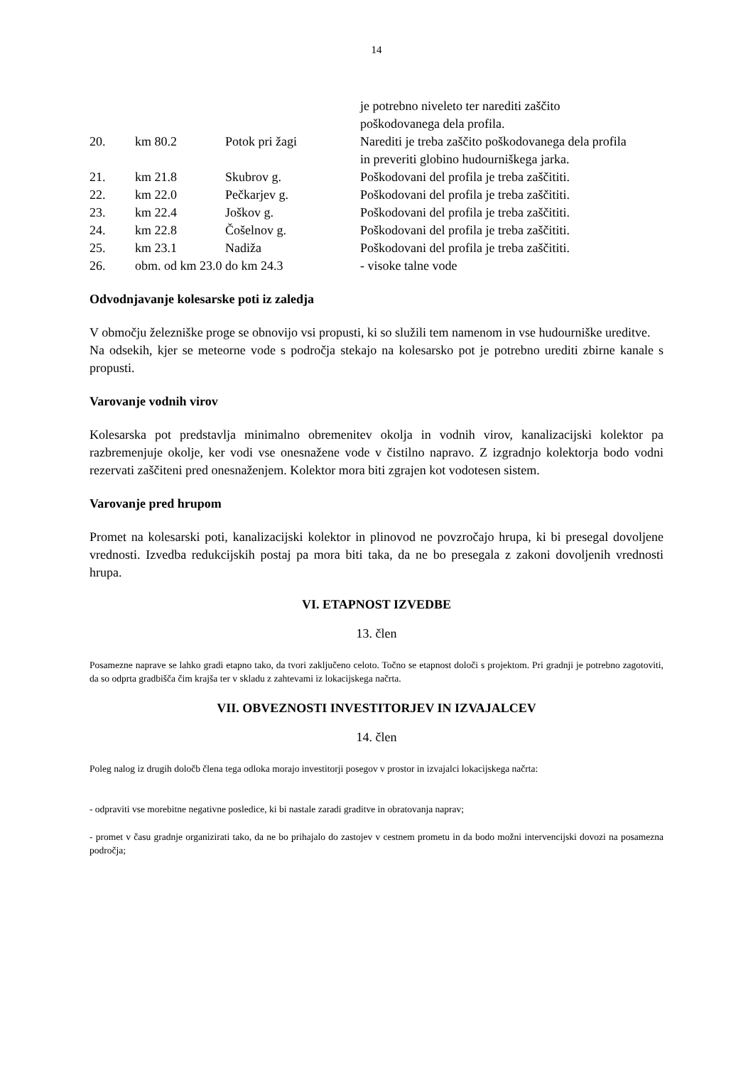14
| | | | je potrebno niveleto ter narediti zaščito poškodovanega dela profila. |
| 20. | km 80.2 | Potok pri žagi | Narediti je treba zaščito poškodovanega dela profila in preveriti globino hudourniškega jarka. |
| 21. | km 21.8 | Skubrov g. | Poškodovani del profila je treba zaščititi. |
| 22. | km 22.0 | Pečkarjev g. | Poškodovani del profila je treba zaščititi. |
| 23. | km 22.4 | Joškov g. | Poškodovani del profila je treba zaščititi. |
| 24. | km 22.8 | Čošelnov g. | Poškodovani del profila je treba zaščititi. |
| 25. | km 23.1 | Nadiža | Poškodovani del profila je treba zaščititi. |
| 26. | obm. od km 23.0 do km 24.3 | | - visoke talne vode |
Odvodnjavanje kolesarske poti iz zaledja
V območju železniške proge se obnovijo vsi propusti, ki so služili tem namenom in vse hudourniške ureditve.
Na odsekih, kjer se meteorne vode s področja stekajo na kolesarsko pot je potrebno urediti zbirne kanale s propusti.
Varovanje vodnih virov
Kolesarska pot predstavlja minimalno obremenitev okolja in vodnih virov, kanalizacijski kolektor pa razbremenjuje okolje, ker vodi vse onesnažene vode v čistilno napravo. Z izgradnjo kolektorja bodo vodni rezervati zaščiteni pred onesnaženjem. Kolektor mora biti zgrajen kot vodotesen sistem.
Varovanje pred hrupom
Promet na kolesarski poti, kanalizacijski kolektor in plinovod ne povzročajo hrupa, ki bi presegal dovoljene vrednosti. Izvedba redukcijskih postaj pa mora biti taka, da ne bo presegala z zakoni dovoljenih vrednosti hrupa.
VI. ETAPNOST IZVEDBE
13. člen
Posamezne naprave se lahko gradi etapno tako, da tvori zaključeno celoto. Točno se etapnost določi s projektom. Pri gradnji je potrebno zagotoviti, da so odprta gradbišča čim krajša ter v skladu z zahtevami iz lokacijskega načrta.
VII. OBVEZNOSTI INVESTITORJEV IN IZVAJALCEV
14. člen
Poleg nalog iz drugih določb člena tega odloka morajo investitorji posegov v prostor in izvajalci lokacijskega načrta:
- odpraviti vse morebitne negativne posledice, ki bi nastale zaradi graditve in obratovanja naprav;
- promet v času gradnje organizirati tako, da ne bo prihajalo do zastojev v cestnem prometu in da bodo možni intervencijski dovozi na posamezna področja;